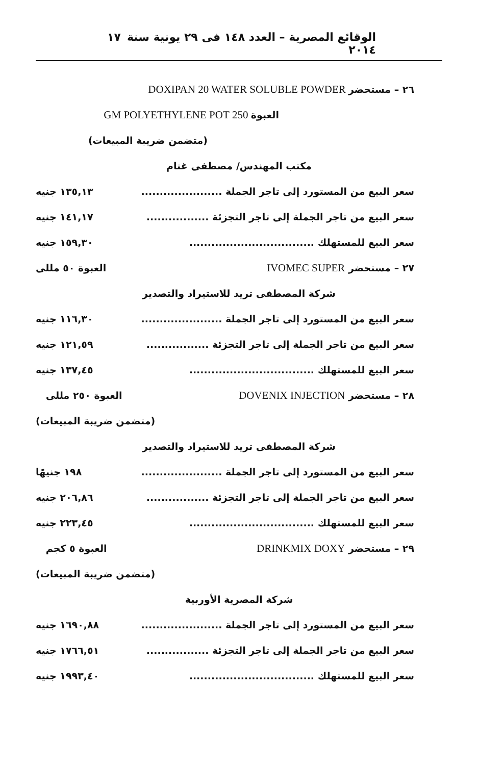الوقائع المصرية – العدد ١٤٨ فى ٢٩ يونية سنة ٢٠١٤ ١٧
٢٦ – مستحضر DOXIPAN 20 WATER SOLUBLE POWDER
العبوة 250 GM POLYETHYLENE POT
(متضمن ضريبة المبيعات)
مكتب المهندس/ مصطفى غنام
سعر البيع من المستورد إلى تاجر الجملة ...................... ١٣٥,١٣ جنيه
سعر البيع من تاجر الجملة إلى تاجر التجزئة ................. ١٤١,١٧ جنيه
سعر البيع للمستهلك .................................. ١٥٩,٣٠ جنيه
٢٧ – مستحضر IVOMEC SUPER العبوة ٥٠ مللى
شركة المصطفى تريد للاستيراد والتصدير
سعر البيع من المستورد إلى تاجر الجملة ...................... ١١٦,٣٠ جنيه
سعر البيع من تاجر الجملة إلى تاجر التجزئة ................. ١٢١,٥٩ جنيه
سعر البيع للمستهلك .................................. ١٣٧,٤٥ جنيه
٢٨ – مستحضر DOVENIX INJECTION العبوة ٢٥٠ مللى
(متضمن ضريبة المبيعات)
شركة المصطفى تريد للاستيراد والتصدير
سعر البيع من المستورد إلى تاجر الجملة ...................... ١٩٨ جنيهًا
سعر البيع من تاجر الجملة إلى تاجر التجزئة ................. ٢٠٦,٨٦ جنيه
سعر البيع للمستهلك .................................. ٢٢٣,٤٥ جنيه
٢٩ – مستحضر DRINKMIX DOXY العبوة ٥ كجم
(متضمن ضريبة المبيعات)
شركة المصرية الأوربية
سعر البيع من المستورد إلى تاجر الجملة ...................... ١٦٩٠,٨٨ جنيه
سعر البيع من تاجر الجملة إلى تاجر التجزئة ................. ١٧٦٦,٥١ جنيه
سعر البيع للمستهلك .................................. ١٩٩٣,٤٠ جنيه